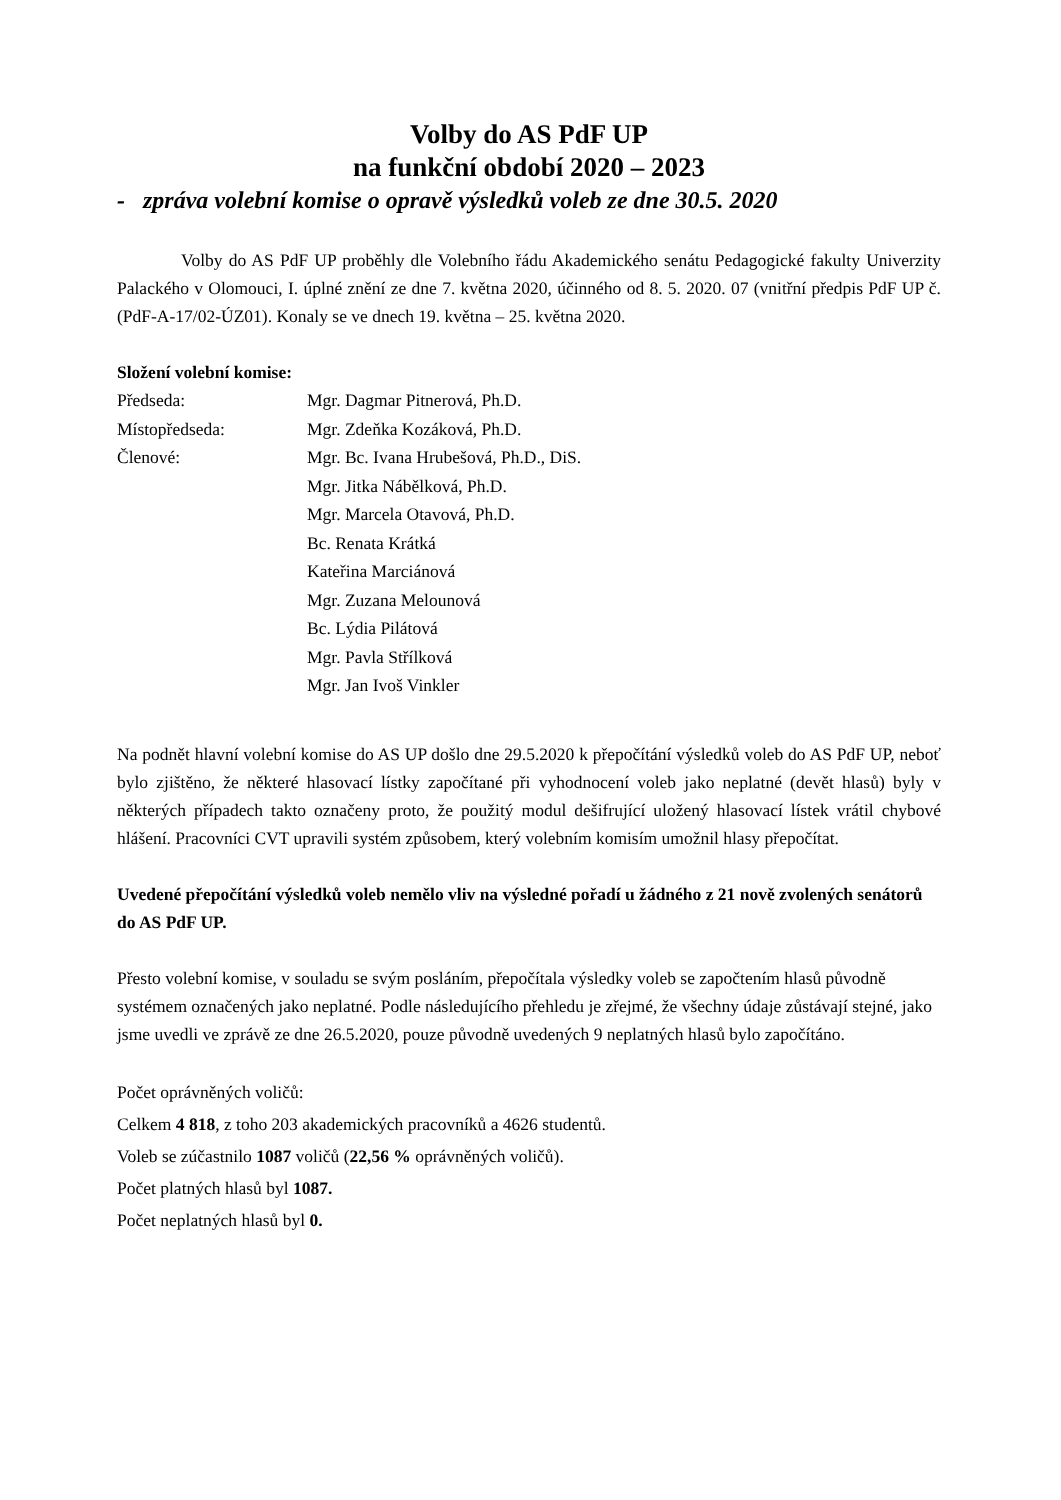Volby do AS PdF UP
na funkční období 2020 – 2023
- zpráva volební komise o opravě výsledků voleb ze dne 30.5. 2020
Volby do AS PdF UP proběhly dle Volebního řádu Akademického senátu Pedagogické fakulty Univerzity Palackého v Olomouci, I. úplné znění ze dne 7. května 2020, účinného od 8. 5. 2020. 07 (vnitřní předpis PdF UP č. (PdF-A-17/02-ÚZ01). Konaly se ve dnech 19. května – 25. května 2020.
Složení volební komise:
| Předseda: | Mgr. Dagmar Pitnerová, Ph.D. |
| Místopředseda: | Mgr. Zdeňka Kozáková, Ph.D. |
| Členové: | Mgr. Bc. Ivana Hrubešová, Ph.D., DiS. |
| | Mgr. Jitka Nábělková, Ph.D. |
| | Mgr. Marcela Otavová, Ph.D. |
| | Bc. Renata Krátká |
| | Kateřina Marciánová |
| | Mgr. Zuzana Melounová |
| | Bc. Lýdia Pilátová |
| | Mgr. Pavla Střílková |
| | Mgr. Jan Ivoš Vinkler |
Na podnět hlavní volební komise do AS UP došlo dne 29.5.2020 k přepočítání výsledků voleb do AS PdF UP, neboť bylo zjištěno, že některé hlasovací lístky započítané při vyhodnocení voleb jako neplatné (devět hlasů) byly v některých případech takto označeny proto, že použitý modul dešifrující uložený hlasovací lístek vrátil chybové hlášení. Pracovníci CVT upravili systém způsobem, který volebním komisím umožnil hlasy přepočítat.
Uvedené přepočítání výsledků voleb nemělo vliv na výsledné pořadí u žádného z 21 nově zvolených senátorů do AS PdF UP.
Přesto volební komise, v souladu se svým posláním, přepočítala výsledky voleb se započtením hlasů původně systémem označených jako neplatné. Podle následujícího přehledu je zřejmé, že všechny údaje zůstávají stejné, jako jsme uvedli ve zprávě ze dne 26.5.2020, pouze původně uvedených 9 neplatných hlasů bylo započítáno.
Počet oprávněných voličů:
Celkem 4 818, z toho 203 akademických pracovníků a 4626 studentů.
Voleb se zúčastnilo 1087 voličů (22,56 % oprávněných voličů).
Počet platných hlasů byl 1087.
Počet neplatných hlasů byl 0.